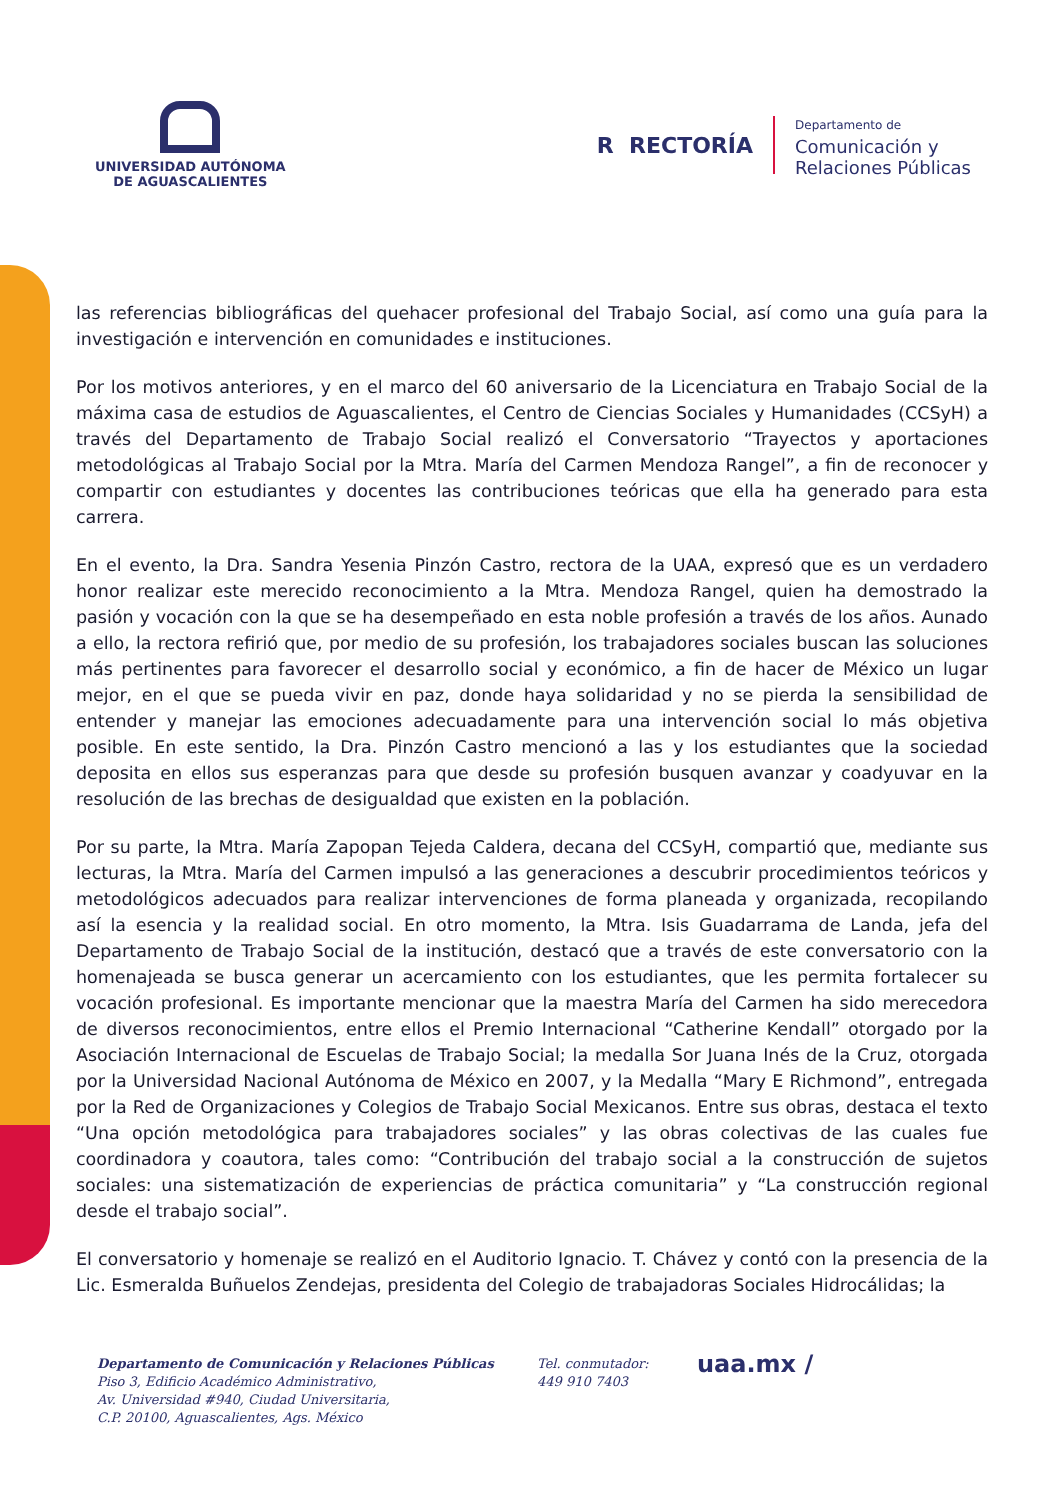UNIVERSIDAD AUTÓNOMA
DE AGUASCALIENTES
R RECTORÍA
Departamento de
Comunicación y
Relaciones Públicas
las referencias bibliográficas del quehacer profesional del Trabajo Social, así como una guía para la investigación e intervención en comunidades e instituciones.
Por los motivos anteriores, y en el marco del 60 aniversario de la Licenciatura en Trabajo Social de la máxima casa de estudios de Aguascalientes, el Centro de Ciencias Sociales y Humanidades (CCSyH) a través del Departamento de Trabajo Social realizó el Conversatorio “Trayectos y aportaciones metodológicas al Trabajo Social por la Mtra. María del Carmen Mendoza Rangel”, a fin de reconocer y compartir con estudiantes y docentes las contribuciones teóricas que ella ha generado para esta carrera.
En el evento, la Dra. Sandra Yesenia Pinzón Castro, rectora de la UAA, expresó que es un verdadero honor realizar este merecido reconocimiento a la Mtra. Mendoza Rangel, quien ha demostrado la pasión y vocación con la que se ha desempeñado en esta noble profesión a través de los años. Aunado a ello, la rectora refirió que, por medio de su profesión, los trabajadores sociales buscan las soluciones más pertinentes para favorecer el desarrollo social y económico, a fin de hacer de México un lugar mejor, en el que se pueda vivir en paz, donde haya solidaridad y no se pierda la sensibilidad de entender y manejar las emociones adecuadamente para una intervención social lo más objetiva posible. En este sentido, la Dra. Pinzón Castro mencionó a las y los estudiantes que la sociedad deposita en ellos sus esperanzas para que desde su profesión busquen avanzar y coadyuvar en la resolución de las brechas de desigualdad que existen en la población.
Por su parte, la Mtra. María Zapopan Tejeda Caldera, decana del CCSyH, compartió que, mediante sus lecturas, la Mtra. María del Carmen impulsó a las generaciones a descubrir procedimientos teóricos y metodológicos adecuados para realizar intervenciones de forma planeada y organizada, recopilando así la esencia y la realidad social. En otro momento, la Mtra. Isis Guadarrama de Landa, jefa del Departamento de Trabajo Social de la institución, destacó que a través de este conversatorio con la homenajeada se busca generar un acercamiento con los estudiantes, que les permita fortalecer su vocación profesional. Es importante mencionar que la maestra María del Carmen ha sido merecedora de diversos reconocimientos, entre ellos el Premio Internacional “Catherine Kendall” otorgado por la Asociación Internacional de Escuelas de Trabajo Social; la medalla Sor Juana Inés de la Cruz, otorgada por la Universidad Nacional Autónoma de México en 2007, y la Medalla “Mary E Richmond”, entregada por la Red de Organizaciones y Colegios de Trabajo Social Mexicanos. Entre sus obras, destaca el texto “Una opción metodológica para trabajadores sociales” y las obras colectivas de las cuales fue coordinadora y coautora, tales como: “Contribución del trabajo social a la construcción de sujetos sociales: una sistematización de experiencias de práctica comunitaria” y “La construcción regional desde el trabajo social”.
El conversatorio y homenaje se realizó en el Auditorio Ignacio. T. Chávez y contó con la presencia de la Lic. Esmeralda Buñuelos Zendejas, presidenta del Colegio de trabajadoras Sociales Hidrocálidas; la
Departamento de Comunicación y Relaciones Públicas
Piso 3, Edificio Académico Administrativo,
Av. Universidad #940, Ciudad Universitaria,
C.P. 20100, Aguascalientes, Ags. México
Tel. conmutador:
449 910 7403
uaa.mx /